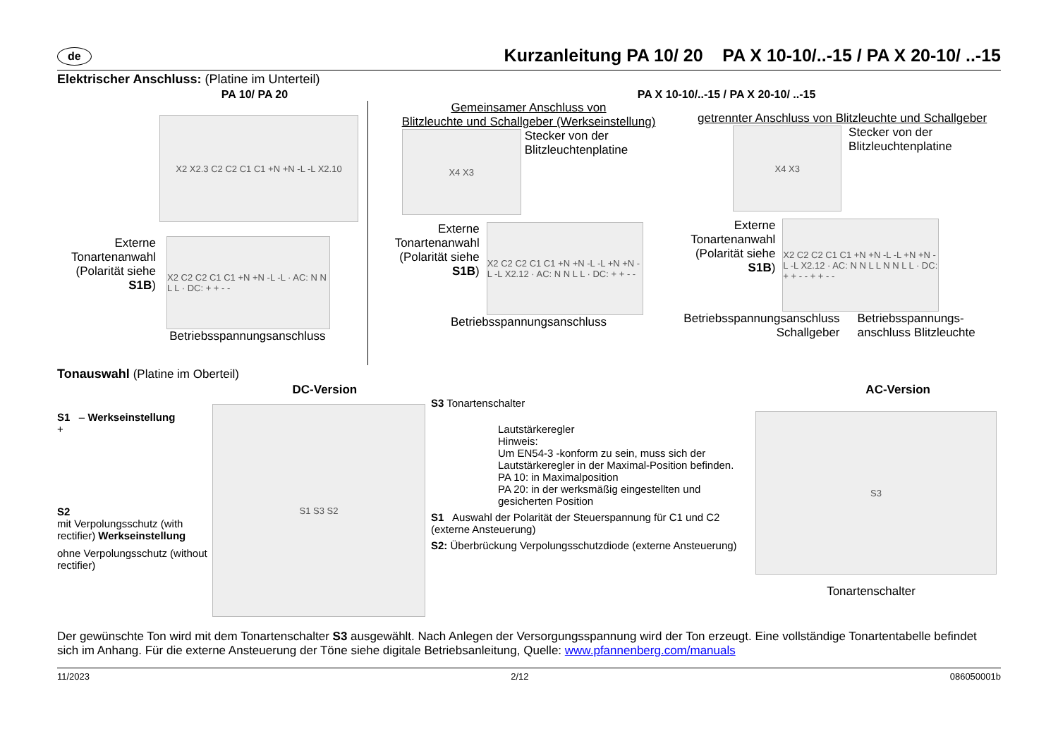de
Kurzanleitung PA 10/ 20 PA X 10-10/..-15 / PA X 20-10/ ..-15
Elektrischer Anschluss: (Platine im Unterteil)
PA 10/ PA 20 PA X 10-10/..-15 / PA X 20-10/ ..-15
X2 X2.3 C2 C2 C1 C1 +N +N -L -L X2.10
Externe Tonartenanwahl (Polarität siehe S1B)
X2 C2 C2 C1 C1 +N +N -L -L · AC: N N L L · DC: + + - -
Betriebsspannungsanschluss
Gemeinsamer Anschluss von
Blitzleuchte und Schallgeber (Werkseinstellung)
X4 X3
Stecker von der Blitzleuchtenplatine
Externe Tonartenanwahl (Polarität siehe S1B)
X2 C2 C2 C1 C1 +N +N -L -L +N +N -L -L X2.12 · AC: N N L L · DC: + + - -
Betriebsspannungsanschluss
getrennter Anschluss von Blitzleuchte und Schallgeber
X4 X3
Stecker von der Blitzleuchtenplatine
Externe Tonartenanwahl (Polarität siehe S1B)
X2 C2 C2 C1 C1 +N +N -L -L +N +N -L -L X2.12 · AC: N N L L N N L L · DC: + + - - + + - -
Betriebsspannungsanschluss Schallgeber
Betriebsspannungs-anschluss Blitzleuchte
Tonauswahl (Platine im Oberteil)
DC-Version AC-Version
S1 – Werkseinstellung
+
S2
mit Verpolungsschutz (with rectifier) Werkseinstellung
ohne Verpolungsschutz (without rectifier)
S1 S3 S2
S3 Tonartenschalter
Lautstärkeregler
Hinweis:
Um EN54-3 -konform zu sein, muss sich der Lautstärkeregler in der Maximal-Position befinden.
PA 10: in Maximalposition
PA 20: in der werksmäßig eingestellten und gesicherten Position
S1 Auswahl der Polarität der Steuerspannung für C1 und C2 (externe Ansteuerung)
S2: Überbrückung Verpolungsschutzdiode (externe Ansteuerung)
S3
Tonartenschalter
Der gewünschte Ton wird mit dem Tonartenschalter S3 ausgewählt. Nach Anlegen der Versorgungsspannung wird der Ton erzeugt. Eine vollständige Tonartentabelle befindet sich im Anhang. Für die externe Ansteuerung der Töne siehe digitale Betriebsanleitung, Quelle: www.pfannenberg.com/manuals
11/2023 2/12 086050001b